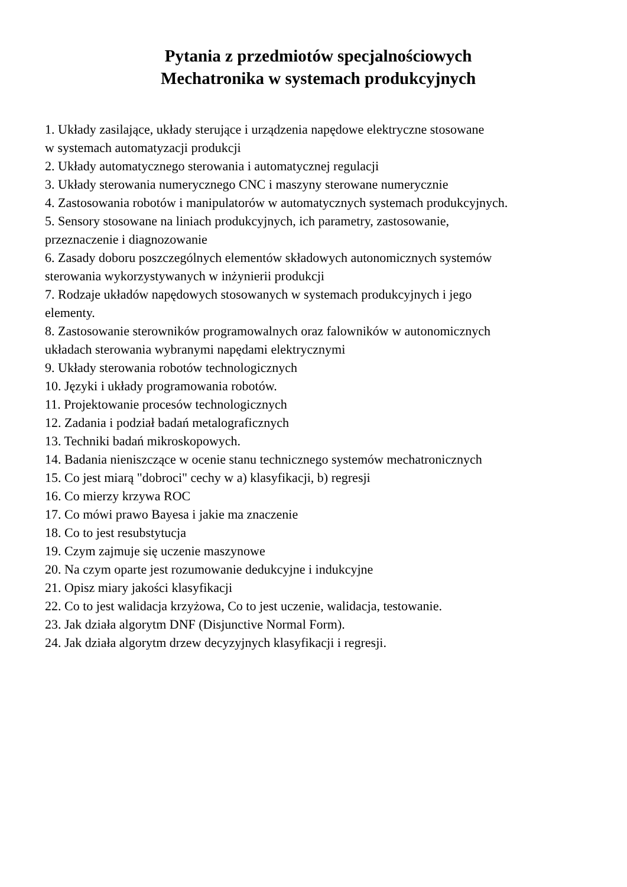Pytania z przedmiotów specjalnościowych
Mechatronika w systemach produkcyjnych
1. Układy zasilające, układy sterujące i urządzenia napędowe elektryczne stosowane
w systemach automatyzacji produkcji
2. Układy automatycznego sterowania i automatycznej regulacji
3. Układy sterowania numerycznego CNC i maszyny sterowane numerycznie
4. Zastosowania robotów i manipulatorów w automatycznych systemach produkcyjnych.
5. Sensory stosowane na liniach produkcyjnych, ich parametry, zastosowanie,
przeznaczenie i diagnozowanie
6. Zasady doboru poszczególnych elementów składowych autonomicznych systemów
sterowania wykorzystywanych w inżynierii produkcji
7. Rodzaje układów napędowych stosowanych w systemach produkcyjnych i jego
elementy.
8. Zastosowanie sterowników programowalnych oraz falowników w autonomicznych
układach sterowania wybranymi napędami elektrycznymi
9. Układy sterowania robotów technologicznych
10. Języki i układy programowania robotów.
11. Projektowanie procesów technologicznych
12. Zadania i podział badań metalograficznych
13. Techniki badań mikroskopowych.
14. Badania nieniszczące w ocenie stanu technicznego systemów mechatronicznych
15. Co jest miarą "dobroci" cechy w a) klasyfikacji, b) regresji
16. Co mierzy krzywa ROC
17. Co mówi prawo Bayesa i jakie ma znaczenie
18. Co to jest resubstytucja
19. Czym zajmuje się uczenie maszynowe
20. Na czym oparte jest rozumowanie dedukcyjne i indukcyjne
21. Opisz miary jakości klasyfikacji
22. Co to jest walidacja krzyżowa, Co to jest uczenie, walidacja, testowanie.
23. Jak działa algorytm DNF (Disjunctive Normal Form).
24. Jak działa algorytm drzew decyzyjnych klasyfikacji i regresji.